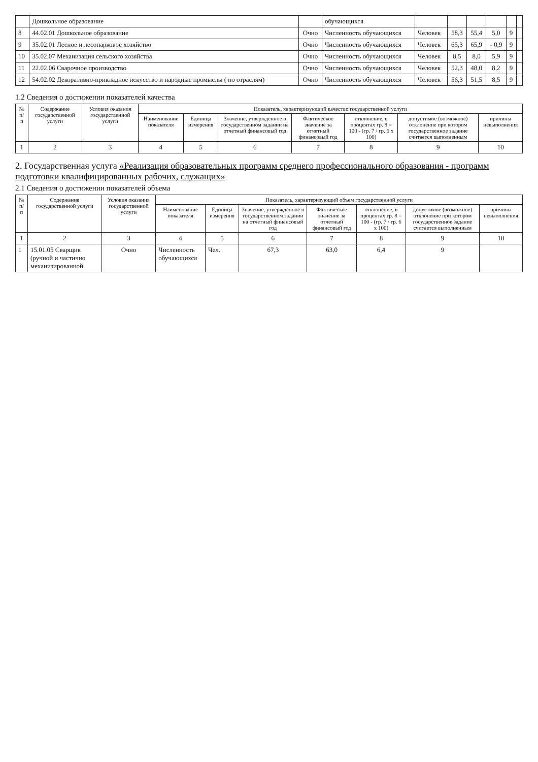| | Дошкольное образование | | обучающихся | | | | | | |
| 8 | 44.02.01 Дошкольное образование | Очно | Численность обучающихся | Человек | 58,3 | 55,4 | 5,0 | 9 | |
| 9 | 35.02.01 Лесное и лесопарковое хозяйство | Очно | Численность обучающихся | Человек | 65,3 | 65,9 | - 0,9 | 9 | |
| 10 | 35.02.07 Механизация сельского хозяйства | Очно | Численность обучающихся | Человек | 8,5 | 8,0 | 5,9 | 9 | |
| 11 | 22.02.06 Сварочное производство | Очно | Численность обучающихся | Человек | 52,3 | 48,0 | 8,2 | 9 | |
| 12 | 54.02.02 Декоративно-прикладное искусство и народные промыслы ( по отраслям) | Очно | Численность обучающихся | Человек | 56,3 | 51,5 | 8,5 | 9 | |
1.2 Сведения о достижении показателей качества
| № п/п | Содержание государственной услуги | Условия оказания государственной услуги | Показатель, характеризующий качество государственной услуги | | | | | | |
| --- | --- | --- | --- | --- | --- | --- | --- | --- | --- |
| | | | Наименование показателя | Единица измерения | Значение, утвержденное в государственном задании на отчетный финансовый год | Фактическое значение за отчетный финансовый год | отклонение, в процентах гр. 8 = 100 - (гр. 7 / гр. 6 х 100) | допустимое (возможное) отклонение при котором государственное задание считается выполненным | причины невыполнения |
| 1 | 2 | 3 | 4 | 5 | 6 | 7 | 8 | 9 | 10 |
2. Государственная услуга «Реализация образовательных программ среднего профессионального образования - программ подготовки квалифицированных рабочих, служащих»
2.1 Сведения о достижении показателей объема
| № п/п | Содержание государственной услуги | Условия оказания государственной услуги | Показатель, характеризующий объем государственной услуги | | | | | | |
| --- | --- | --- | --- | --- | --- | --- | --- | --- | --- |
| | | | Наименование показателя | Единица измерения | Значение, утвержденное в государственном задании на отчетный финансовый год | Фактическое значение за отчетный финансовый год | отклонение, в процентах гр. 8 = 100 - (гр. 7 / гр. 6 х 100) | допустимое (возможное) отклонение при котором государственное задание считается выполненным | причины невыполнения |
| 1 | 2 | 3 | 4 | 5 | 6 | 7 | 8 | 9 | 10 |
| 1 | 15.01.05 Сварщик (ручной и частично механизированной | Очно | Численность обучающихся | Чел. | 67,3 | 63,0 | 6,4 | 9 | |